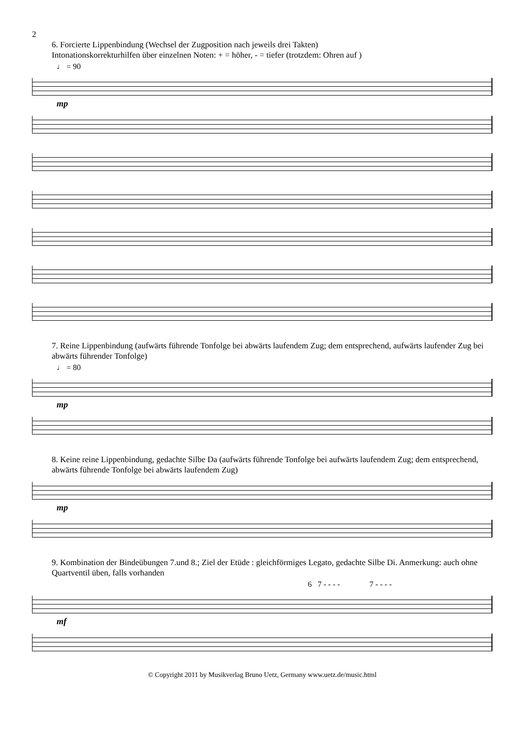2
6. Forcierte Lippenbindung (Wechsel der Zugposition nach jeweils drei Takten)
Intonationskorrekturhilfen über einzelnen Noten: + = höher, - = tiefer (trotzdem: Ohren auf )
♩ = 90
mp
7. Reine Lippenbindung (aufwärts führende Tonfolge bei abwärts laufendem Zug; dem entsprechend, aufwärts laufender Zug bei abwärts führender Tonfolge)
♩ = 80
mp
8. Keine reine Lippenbindung, gedachte Silbe Da (aufwärts führende Tonfolge bei aufwärts laufendem Zug; dem entsprechend, abwärts führende Tonfolge bei abwärts laufendem Zug)
mp
9. Kombination der Bindeübungen 7.und 8.; Ziel der Etüde : gleichförmiges Legato, gedachte Silbe Di. Anmerkung: auch ohne Quartventil üben, falls vorhanden
6 7 - - - - 7 - - - -
mf
© Copyright 2011 by Musikverlag Bruno Uetz, Germany www.uetz.de/music.html